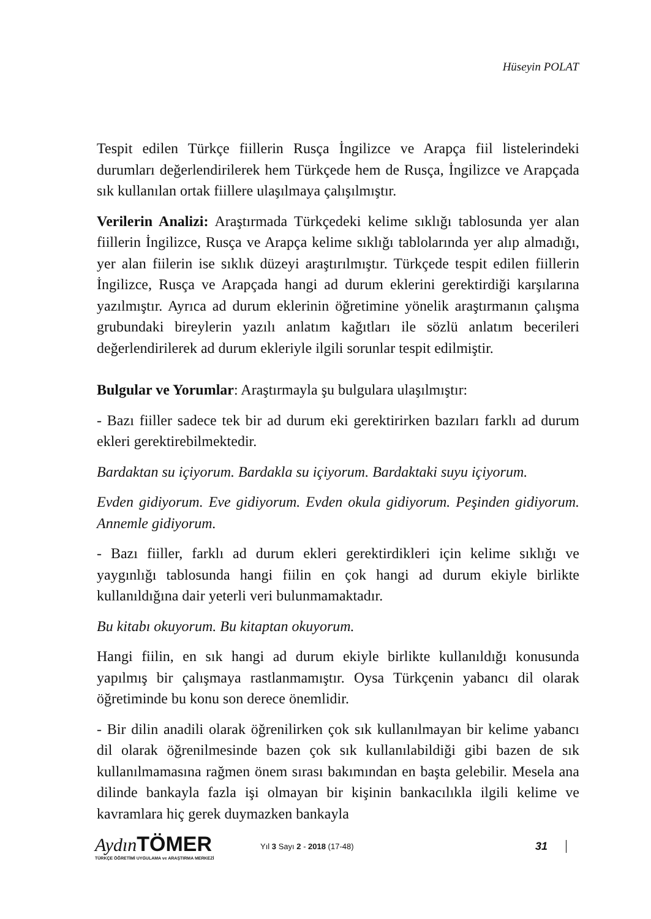Hüseyin POLAT
Tespit edilen Türkçe fiillerin Rusça İngilizce ve Arapça fiil listelerindeki durumları değerlendirilerek hem Türkçede hem de Rusça, İngilizce ve Arapçada sık kullanılan ortak fiillere ulaşılmaya çalışılmıştır.
Verilerin Analizi: Araştırmada Türkçedeki kelime sıklığı tablosunda yer alan fiillerin İngilizce, Rusça ve Arapça kelime sıklığı tablolarında yer alıp almadığı, yer alan fiilerin ise sıklık düzeyi araştırılmıştır. Türkçede tespit edilen fiillerin İngilizce, Rusça ve Arapçada hangi ad durum eklerini gerektirdiği karşılarına yazılmıştır. Ayrıca ad durum eklerinin öğretimine yönelik araştırmanın çalışma grubundaki bireylerin yazılı anlatım kağıtları ile sözlü anlatım becerileri değerlendirilerek ad durum ekleriyle ilgili sorunlar tespit edilmiştir.
Bulgular ve Yorumlar: Araştırmayla şu bulgulara ulaşılmıştır:
- Bazı fiiller sadece tek bir ad durum eki gerektirirken bazıları farklı ad durum ekleri gerektirebilmektedir.
Bardaktan su içiyorum. Bardakla su içiyorum. Bardaktaki suyu içiyorum.
Evden gidiyorum. Eve gidiyorum. Evden okula gidiyorum. Peşinden gidiyorum. Annemle gidiyorum.
- Bazı fiiller, farklı ad durum ekleri gerektirdikleri için kelime sıklığı ve yaygınlığı tablosunda hangi fiilin en çok hangi ad durum ekiyle birlikte kullanıldığına dair yeterli veri bulunmamaktadır.
Bu kitabı okuyorum. Bu kitaptan okuyorum.
Hangi fiilin, en sık hangi ad durum ekiyle birlikte kullanıldığı konusunda yapılmış bir çalışmaya rastlanmamıştır. Oysa Türkçenin yabancı dil olarak öğretiminde bu konu son derece önemlidir.
- Bir dilin anadili olarak öğrenilirken çok sık kullanılmayan bir kelime yabancı dil olarak öğrenilmesinde bazen çok sık kullanılabildiği gibi bazen de sık kullanılmamasına rağmen önem sırası bakımından en başta gelebilir. Mesela ana dilinde bankayla fazla işi olmayan bir kişinin bankacılıkla ilgili kelime ve kavramlara hiç gerek duymazken bankayla
Aydın TÖMER
TÜRKÇE ÖĞRETİMİ UYGULAMA ve ARAŞTIRMA MERKEZİ
Yıl 3 Sayı 2 - 2018 (17-48)
31